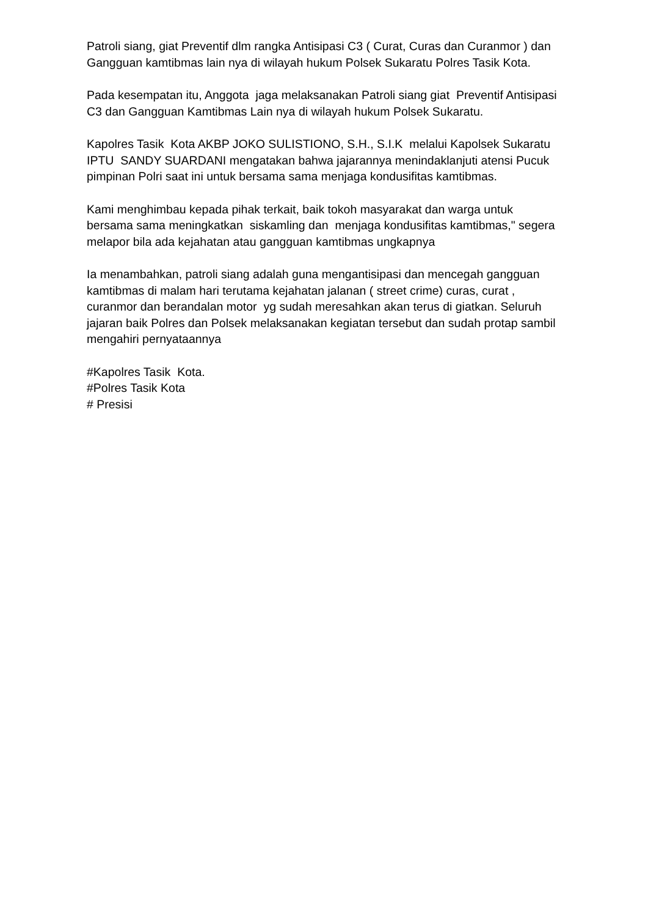Patroli siang, giat Preventif dlm rangka Antisipasi C3 ( Curat, Curas dan Curanmor ) dan Gangguan kamtibmas lain nya di wilayah hukum Polsek Sukaratu Polres Tasik Kota.
Pada kesempatan itu, Anggota jaga melaksanakan Patroli siang giat Preventif Antisipasi C3 dan Gangguan Kamtibmas Lain nya di wilayah hukum Polsek Sukaratu.
Kapolres Tasik Kota AKBP JOKO SULISTIONO, S.H., S.I.K melalui Kapolsek Sukaratu IPTU SANDY SUARDANI mengatakan bahwa jajarannya menindaklanjuti atensi Pucuk pimpinan Polri saat ini untuk bersama sama menjaga kondusifitas kamtibmas.
Kami menghimbau kepada pihak terkait, baik tokoh masyarakat dan warga untuk bersama sama meningkatkan siskamling dan menjaga kondusifitas kamtibmas," segera melapor bila ada kejahatan atau gangguan kamtibmas ungkapnya
Ia menambahkan, patroli siang adalah guna mengantisipasi dan mencegah gangguan kamtibmas di malam hari terutama kejahatan jalanan ( street crime) curas, curat , curanmor dan berandalan motor yg sudah meresahkan akan terus di giatkan. Seluruh jajaran baik Polres dan Polsek melaksanakan kegiatan tersebut dan sudah protap sambil mengahiri pernyataannya
#Kapolres Tasik Kota.
#Polres Tasik Kota
# Presisi